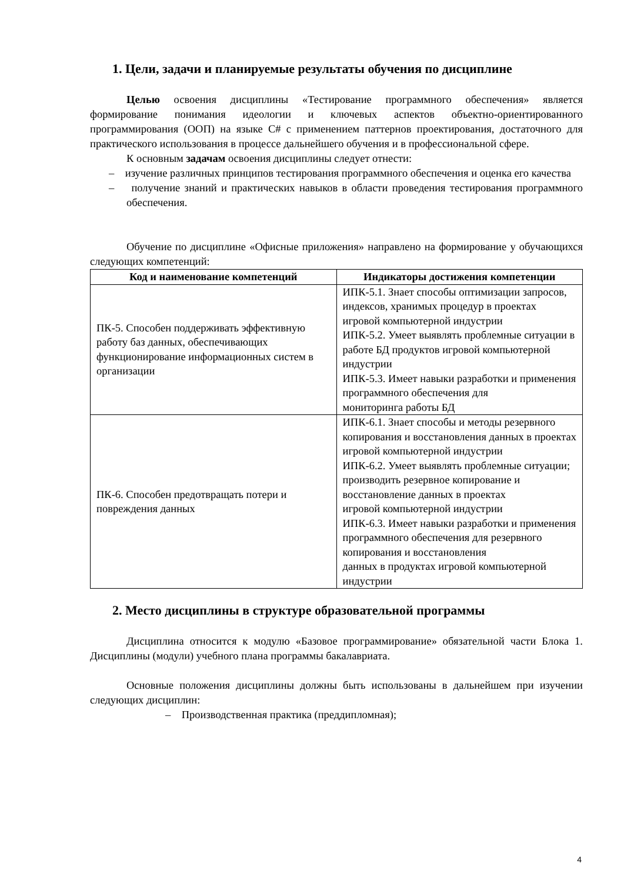1. Цели, задачи и планируемые результаты обучения по дисциплине
Целью освоения дисциплины «Тестирование программного обеспечения» является формирование понимания идеологии и ключевых аспектов объектно-ориентированного программирования (ООП) на языке C# с применением паттернов проектирования, достаточного для практического использования в процессе дальнейшего обучения и в профессиональной сфере.
К основным задачам освоения дисциплины следует отнести:
– изучение различных принципов тестирования программного обеспечения и оценка его качества
– получение знаний и практических навыков в области проведения тестирования программного обеспечения.
Обучение по дисциплине «Офисные приложения» направлено на формирование у обучающихся следующих компетенций:
| Код и наименование компетенций | Индикаторы достижения компетенции |
| --- | --- |
| ПК-5. Способен поддерживать эффективную работу баз данных, обеспечивающих функционирование информационных систем в организации | ИПК-5.1. Знает способы оптимизации запросов, индексов, хранимых процедур в проектах игровой компьютерной индустрии ИПК-5.2. Умеет выявлять проблемные ситуации в работе БД продуктов игровой компьютерной индустрии ИПК-5.3. Имеет навыки разработки и применения программного обеспечения для мониторинга работы БД |
| ПК-6. Способен предотвращать потери и повреждения данных | ИПК-6.1. Знает способы и методы резервного копирования и восстановления данных в проектах игровой компьютерной индустрии ИПК-6.2. Умеет выявлять проблемные ситуации; производить резервное копирование и восстановление данных в проектах игровой компьютерной индустрии ИПК-6.3. Имеет навыки разработки и применения программного обеспечения для резервного копирования и восстановления данных в продуктах игровой компьютерной индустрии |
2. Место дисциплины в структуре образовательной программы
Дисциплина относится к модулю «Базовое программирование» обязательной части Блока 1. Дисциплины (модули) учебного плана программы бакалавриата.
Основные положения дисциплины должны быть использованы в дальнейшем при изучении следующих дисциплин:
– Производственная практика (преддипломная);
4